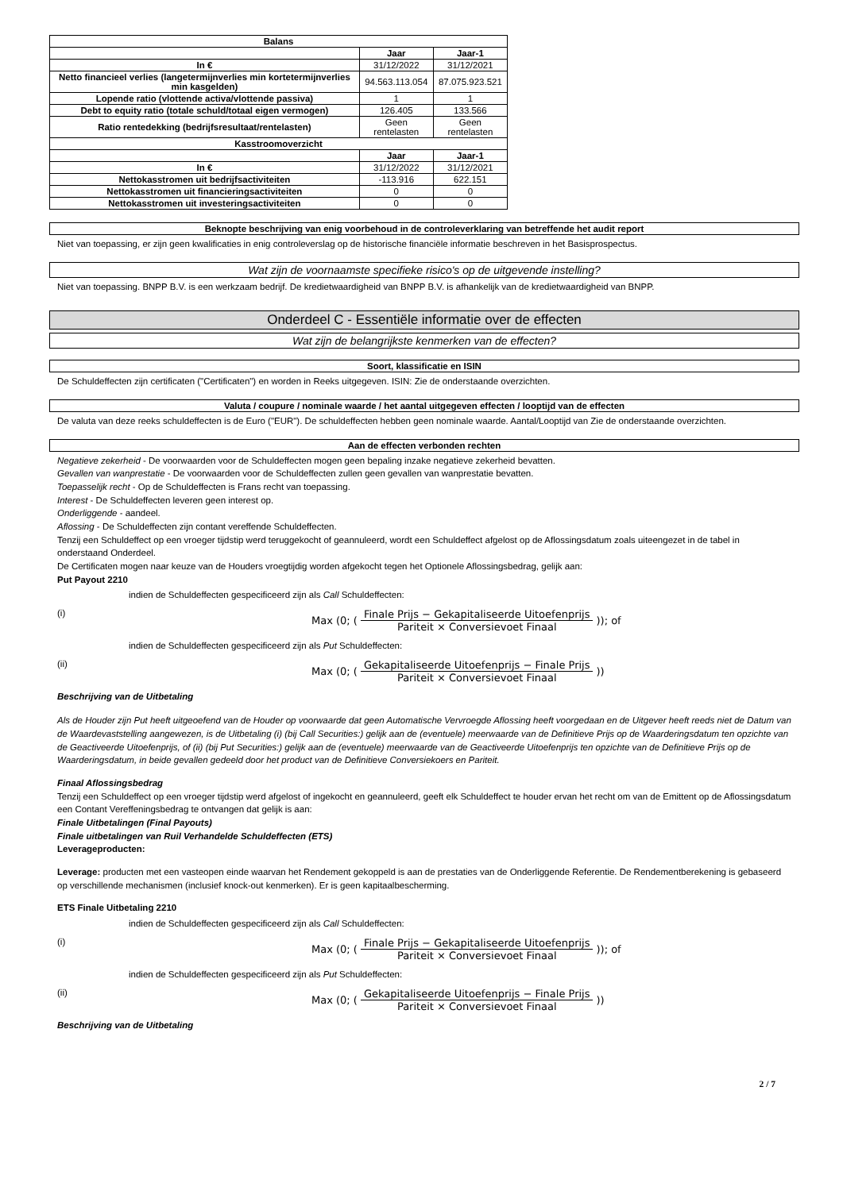| Balans | | |
| --- | --- | --- |
| | Jaar | Jaar-1 |
| In € | 31/12/2022 | 31/12/2021 |
| Netto financieel verlies (langetermijnverlies min kortetermijnverlies min kasgelden) | 94.563.113.054 | 87.075.923.521 |
| Lopende ratio (vlottende activa/vlottende passiva) | 1 | 1 |
| Debt to equity ratio (totale schuld/totaal eigen vermogen) | 126.405 | 133.566 |
| Ratio rentedekking (bedrijfsresultaat/rentelasten) | Geen rentelasten | Geen rentelasten |
| Kasstroomoverzicht | | |
| | Jaar | Jaar-1 |
| In € | 31/12/2022 | 31/12/2021 |
| Nettokasstromen uit bedrijfsactiviteiten | -113.916 | 622.151 |
| Nettokasstromen uit financieringsactiviteiten | 0 | 0 |
| Nettokasstromen uit investeringsactiviteiten | 0 | 0 |
Beknopte beschrijving van enig voorbehoud in de controleverklaring van betreffende het audit report
Niet van toepassing, er zijn geen kwalificaties in enig controleverslag op de historische financiële informatie beschreven in het Basisprospectus.
Wat zijn de voornaamste specifieke risico's op de uitgevende instelling?
Niet van toepassing. BNPP B.V. is een werkzaam bedrijf. De kredietwaardigheid van BNPP B.V. is afhankelijk van de kredietwaardigheid van BNPP.
Onderdeel C - Essentiële informatie over de effecten
Wat zijn de belangrijkste kenmerken van de effecten?
Soort, klassificatie en ISIN
De Schuldeffecten zijn certificaten ("Certificaten") en worden in Reeks uitgegeven. ISIN: Zie de onderstaande overzichten.
Valuta / coupure / nominale waarde / het aantal uitgegeven effecten / looptijd van de effecten
De valuta van deze reeks schuldeffecten is de Euro ("EUR"). De schuldeffecten hebben geen nominale waarde. Aantal/Looptijd van Zie de onderstaande overzichten.
Aan de effecten verbonden rechten
Negatieve zekerheid - De voorwaarden voor de Schuldeffecten mogen geen bepaling inzake negatieve zekerheid bevatten.
Gevallen van wanprestatie - De voorwaarden voor de Schuldeffecten zullen geen gevallen van wanprestatie bevatten.
Toepasselijk recht - Op de Schuldeffecten is Frans recht van toepassing.
Interest - De Schuldeffecten leveren geen interest op.
Onderliggende - aandeel.
Aflossing - De Schuldeffecten zijn contant vereffende Schuldeffecten.
Tenzij een Schuldeffect op een vroeger tijdstip werd teruggekocht of geannuleerd, wordt een Schuldeffect afgelost op de Aflossingsdatum zoals uiteengezet in de tabel in onderstaand Onderdeel.
De Certificaten mogen naar keuze van de Houders vroegtijdig worden afgekocht tegen het Optionele Aflossingsbedrag, gelijk aan:
Put Payout 2210
indien de Schuldeffecten gespecificeerd zijn als Call Schuldeffecten:
(i) Max (0; (Finale Prijs − Gekapitaliseerde Uitoefenprijs Pariteit × Conversievoet Finaal)); of
indien de Schuldeffecten gespecificeerd zijn als Put Schuldeffecten:
(ii) Max (0; (Gekapitaliseerde Uitoefenprijs − Finale Prijs Pariteit × Conversievoet Finaal))
Beschrijving van de Uitbetaling
Als de Houder zijn Put heeft uitgeoefend van de Houder op voorwaarde dat geen Automatische Vervroegde Aflossing heeft voorgedaan en de Uitgever heeft reeds niet de Datum van de Waardevaststelling aangewezen, is de Uitbetaling (i) (bij Call Securities:) gelijk aan de (eventuele) meerwaarde van de Definitieve Prijs op de Waarderingsdatum ten opzichte van de Geactiveerde Uitoefenprijs, of (ii) (bij Put Securities:) gelijk aan de (eventuele) meerwaarde van de Geactiveerde Uitoefenprijs ten opzichte van de Definitieve Prijs op de Waarderingsdatum, in beide gevallen gedeeld door het product van de Definitieve Conversiekoers en Pariteit.
Finaal Aflossingsbedrag
Tenzij een Schuldeffect op een vroeger tijdstip werd afgelost of ingekocht en geannuleerd, geeft elk Schuldeffect te houder ervan het recht om van de Emittent op de Aflossingsdatum een Contant Vereffeningsbedrag te ontvangen dat gelijk is aan:
Finale Uitbetalingen (Final Payouts)
Finale uitbetalingen van Ruil Verhandelde Schuldeffecten (ETS)
Leverageproducten:
Leverage: producten met een vasteopen einde waarvan het Rendement gekoppeld is aan de prestaties van de Onderliggende Referentie. De Rendementberekening is gebaseerd op verschillende mechanismen (inclusief knock-out kenmerken). Er is geen kapitaalbescherming.
ETS Finale Uitbetaling 2210
indien de Schuldeffecten gespecificeerd zijn als Call Schuldeffecten:
(i) Max (0; (Finale Prijs − Gekapitaliseerde Uitoefenprijs Pariteit × Conversievoet Finaal)); of
indien de Schuldeffecten gespecificeerd zijn als Put Schuldeffecten:
(ii) Max (0; (Gekapitaliseerde Uitoefenprijs − Finale Prijs Pariteit × Conversievoet Finaal))
Beschrijving van de Uitbetaling
2 / 7